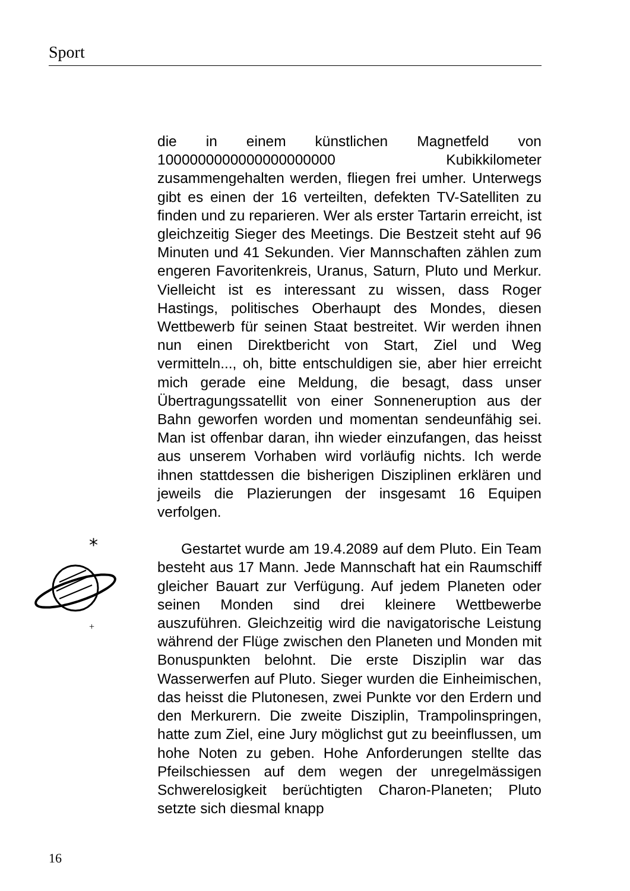Sport
die in einem künstlichen Magnetfeld von 1000000000000000000000 Kubikkilometer zusammengehalten werden, fliegen frei umher. Unterwegs gibt es einen der 16 verteilten, defekten TV-Satelliten zu finden und zu reparieren. Wer als erster Tartarin erreicht, ist gleichzeitig Sieger des Meetings. Die Bestzeit steht auf 96 Minuten und 41 Sekunden. Vier Mannschaften zählen zum engeren Favoritenkreis, Uranus, Saturn, Pluto und Merkur. Vielleicht ist es interessant zu wissen, dass Roger Hastings, politisches Oberhaupt des Mondes, diesen Wettbewerb für seinen Staat bestreitet. Wir werden ihnen nun einen Direktbericht von Start, Ziel und Weg vermitteln..., oh, bitte entschuldigen sie, aber hier erreicht mich gerade eine Meldung, die besagt, dass unser Übertragungssatellit von einer Sonneneruption aus der Bahn geworfen worden und momentan sendeunfähig sei. Man ist offenbar daran, ihn wieder einzufangen, das heisst aus unserem Vorhaben wird vorläufig nichts. Ich werde ihnen stattdessen die bisherigen Disziplinen erklären und jeweils die Plazierungen der insgesamt 16 Equipen verfolgen.
Gestartet wurde am 19.4.2089 auf dem Pluto. Ein Team besteht aus 17 Mann. Jede Mannschaft hat ein Raumschiff gleicher Bauart zur Verfügung. Auf jedem Planeten oder seinen Monden sind drei kleinere Wettbewerbe auszuführen. Gleichzeitig wird die navigatorische Leistung während der Flüge zwischen den Planeten und Monden mit Bonuspunkten belohnt. Die erste Disziplin war das Wasserwerfen auf Pluto. Sieger wurden die Einheimischen, das heisst die Plutonesen, zwei Punkte vor den Erdern und den Merkurern. Die zweite Disziplin, Trampolinspringen, hatte zum Ziel, eine Jury möglichst gut zu beeinflussen, um hohe Noten zu geben. Hohe Anforderungen stellte das Pfeilschiessen auf dem wegen der unregelmässigen Schwerelosigkeit berüchtigten Charon-Planeten; Pluto setzte sich diesmal knapp
*
+
16